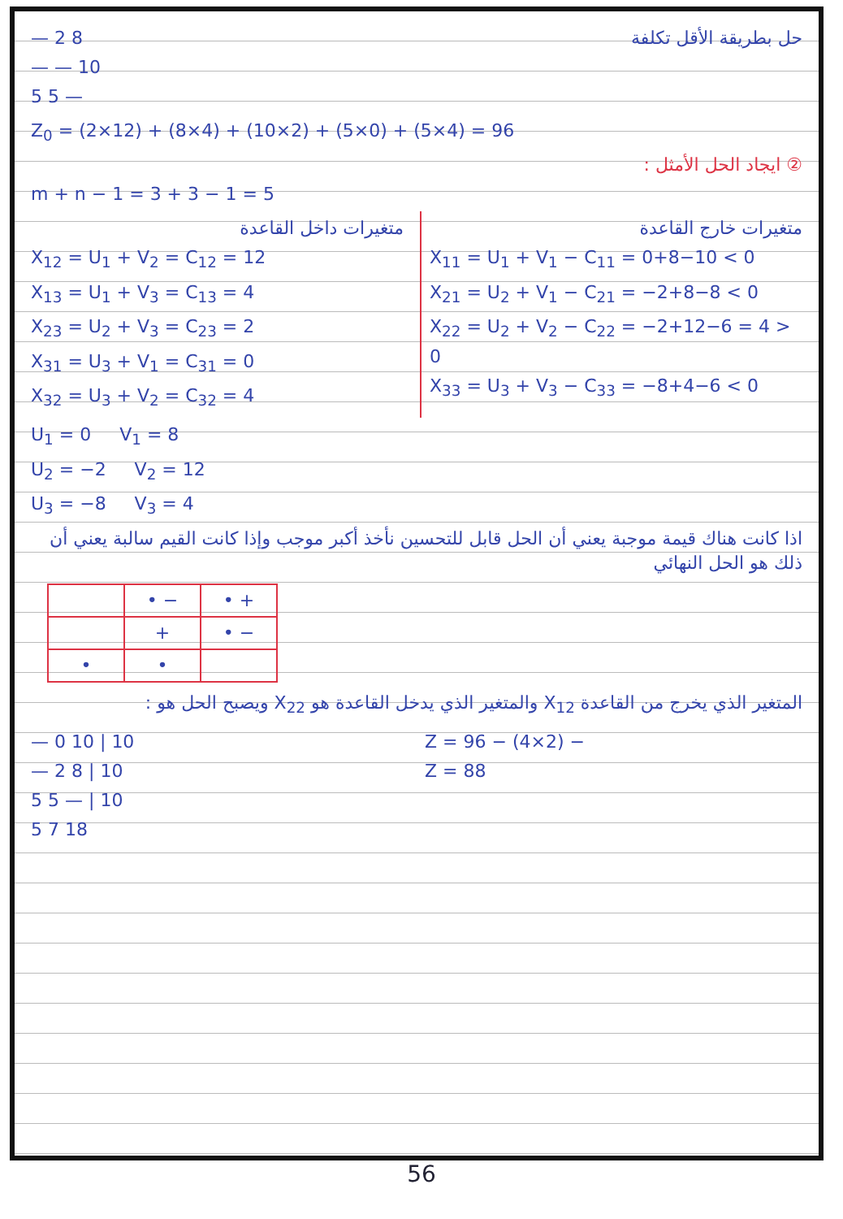— 2 8
— — 10
5 5 —
حل بطريقة الأقل تكلفة
Z<sub>0</sub> = (2×12) + (8×4) + (10×2) + (5×0) + (5×4) = 96
② ايجاد الحل الأمثل :
m + n − 1 = 3 + 3 − 1 = 5
متغيرات داخل القاعدة
X<sub>12</sub> = U<sub>1</sub> + V<sub>2</sub> = C<sub>12</sub> = 12
X<sub>13</sub> = U<sub>1</sub> + V<sub>3</sub> = C<sub>13</sub> = 4
X<sub>23</sub> = U<sub>2</sub> + V<sub>3</sub> = C<sub>23</sub> = 2
X<sub>31</sub> = U<sub>3</sub> + V<sub>1</sub> = C<sub>31</sub> = 0
X<sub>32</sub> = U<sub>3</sub> + V<sub>2</sub> = C<sub>32</sub> = 4
متغيرات خارج القاعدة
X<sub>11</sub> = U<sub>1</sub> + V<sub>1</sub> − C<sub>11</sub> = 0+8−10 < 0
X<sub>21</sub> = U<sub>2</sub> + V<sub>1</sub> − C<sub>21</sub> = −2+8−8 < 0
X<sub>22</sub> = U<sub>2</sub> + V<sub>2</sub> − C<sub>22</sub> = −2+12−6 = 4 > 0
X<sub>33</sub> = U<sub>3</sub> + V<sub>3</sub> − C<sub>33</sub> = −8+4−6 < 0
U<sub>1</sub> = 0 V<sub>1</sub> = 8
U<sub>2</sub> = −2 V<sub>2</sub> = 12
U<sub>3</sub> = −8 V<sub>3</sub> = 4
اذا كانت هناك قيمة موجبة يعني أن الحل قابل للتحسين نأخذ أكبر موجب وإذا كانت القيم سالبة يعني أن ذلك هو الحل النهائي
| | • − | • + |
| | + | • − |
| • | • | |
المتغير الذي يخرج من القاعدة X<sub>12</sub> والمتغير الذي يدخل القاعدة هو X<sub>22</sub> ويصبح الحل هو :
— 0 10 | 10
— 2 8 | 10
5 5 — | 10
5 7 18
Z = 96 − (4×2) −
Z = 88
56